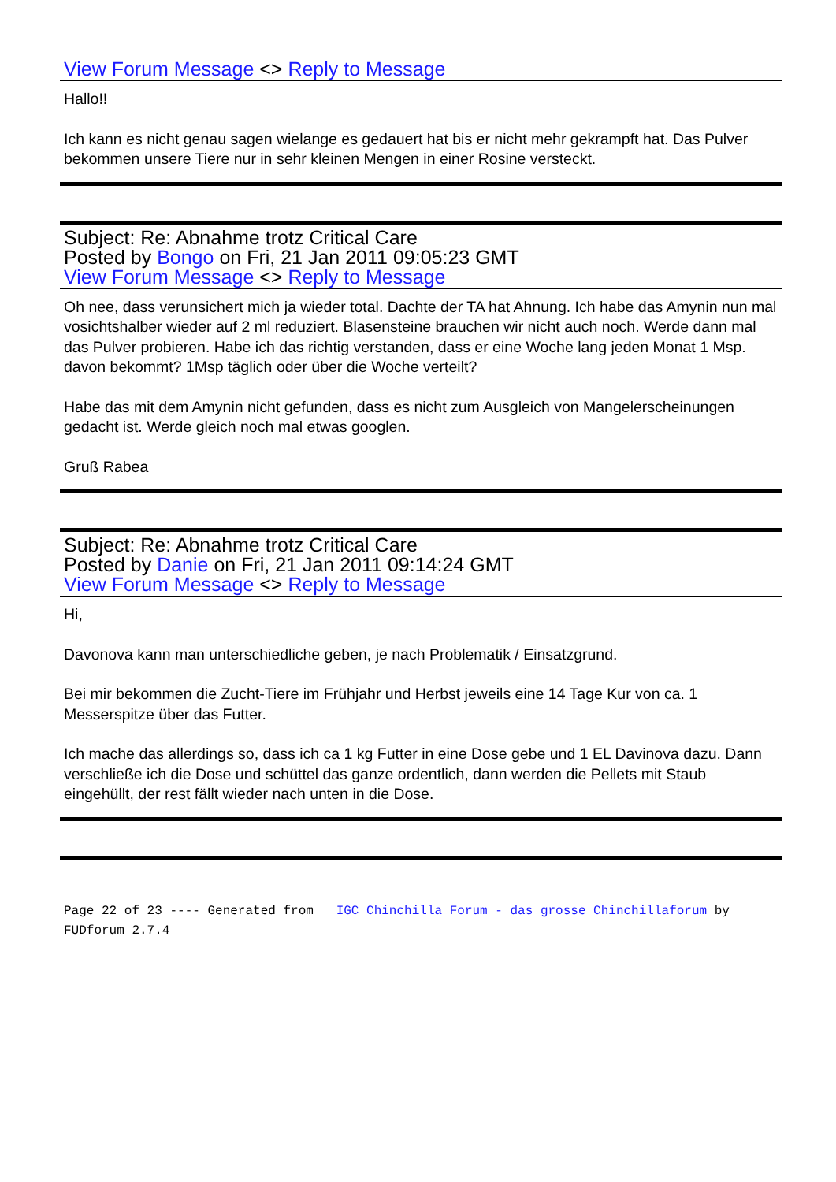View Forum Message <> Reply to Message
Hallo!!
Ich kann es nicht genau sagen wielange es gedauert hat bis er nicht mehr gekrampft hat. Das Pulver bekommen unsere Tiere nur in sehr kleinen Mengen in einer Rosine versteckt.
Subject: Re: Abnahme trotz Critical Care
Posted by Bongo on Fri, 21 Jan 2011 09:05:23 GMT
View Forum Message <> Reply to Message
Oh nee, dass verunsichert mich ja wieder total. Dachte der TA hat Ahnung. Ich habe das Amynin nun mal vosichtshalber wieder auf 2 ml reduziert. Blasensteine brauchen wir nicht auch noch. Werde dann mal das Pulver probieren. Habe ich das richtig verstanden, dass er eine Woche lang jeden Monat 1 Msp. davon bekommt? 1Msp täglich oder über die Woche verteilt?
Habe das mit dem Amynin nicht gefunden, dass es nicht zum Ausgleich von Mangelerscheinungen gedacht ist. Werde gleich noch mal etwas googlen.
Gruß Rabea
Subject: Re: Abnahme trotz Critical Care
Posted by Danie on Fri, 21 Jan 2011 09:14:24 GMT
View Forum Message <> Reply to Message
Hi,
Davonova kann man unterschiedliche geben, je nach Problematik / Einsatzgrund.
Bei mir bekommen die Zucht-Tiere im Frühjahr und Herbst jeweils eine 14 Tage Kur von ca. 1 Messerspitze über das Futter.
Ich mache das allerdings so, dass ich ca 1 kg Futter in eine Dose gebe und 1 EL Davinova dazu. Dann verschließe ich die Dose und schüttel das ganze ordentlich, dann werden die Pellets mit Staub eingehüllt, der rest fällt wieder nach unten in die Dose.
Page 22 of 23 ---- Generated from IGC Chinchilla Forum - das grosse Chinchillaforum by FUDforum 2.7.4